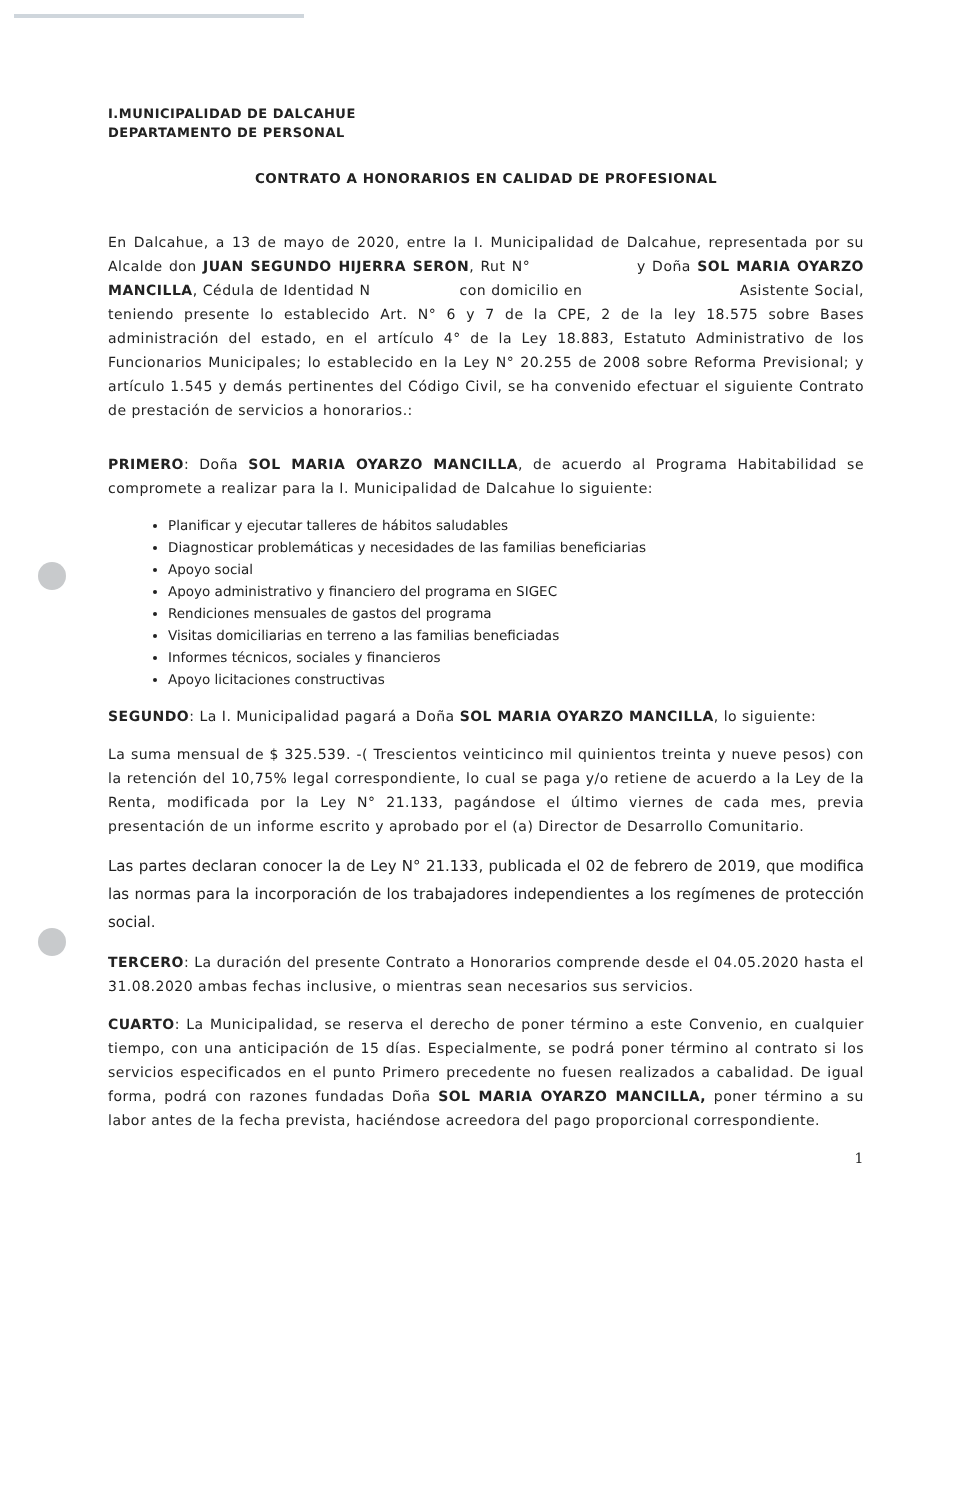I.MUNICIPALIDAD DE DALCAHUE
DEPARTAMENTO DE PERSONAL
CONTRATO A HONORARIOS EN CALIDAD DE PROFESIONAL
En Dalcahue, a 13 de mayo de 2020, entre la I. Municipalidad de Dalcahue, representada por su Alcalde don JUAN SEGUNDO HIJERRA SERON, Rut N° y Doña SOL MARIA OYARZO MANCILLA, Cédula de Identidad N con domicilio en Asistente Social, teniendo presente lo establecido Art. N° 6 y 7 de la CPE, 2 de la ley 18.575 sobre Bases administración del estado, en el artículo 4° de la Ley 18.883, Estatuto Administrativo de los Funcionarios Municipales; lo establecido en la Ley N° 20.255 de 2008 sobre Reforma Previsional; y artículo 1.545 y demás pertinentes del Código Civil, se ha convenido efectuar el siguiente Contrato de prestación de servicios a honorarios.:
PRIMERO: Doña SOL MARIA OYARZO MANCILLA, de acuerdo al Programa Habitabilidad se compromete a realizar para la I. Municipalidad de Dalcahue lo siguiente:
Planificar y ejecutar talleres de hábitos saludables
Diagnosticar problemáticas y necesidades de las familias beneficiarias
Apoyo social
Apoyo administrativo y financiero del programa en SIGEC
Rendiciones mensuales de gastos del programa
Visitas domiciliarias en terreno a las familias beneficiadas
Informes técnicos, sociales y financieros
Apoyo licitaciones constructivas
SEGUNDO: La I. Municipalidad pagará a Doña SOL MARIA OYARZO MANCILLA, lo siguiente:
La suma mensual de $ 325.539. -( Trescientos veinticinco mil quinientos treinta y nueve pesos) con la retención del 10,75% legal correspondiente, lo cual se paga y/o retiene de acuerdo a la Ley de la Renta, modificada por la Ley N° 21.133, pagándose el último viernes de cada mes, previa presentación de un informe escrito y aprobado por el (a) Director de Desarrollo Comunitario.
Las partes declaran conocer la de Ley N° 21.133, publicada el 02 de febrero de 2019, que modifica las normas para la incorporación de los trabajadores independientes a los regímenes de protección social.
TERCERO: La duración del presente Contrato a Honorarios comprende desde el 04.05.2020 hasta el 31.08.2020 ambas fechas inclusive, o mientras sean necesarios sus servicios.
CUARTO: La Municipalidad, se reserva el derecho de poner término a este Convenio, en cualquier tiempo, con una anticipación de 15 días. Especialmente, se podrá poner término al contrato si los servicios especificados en el punto Primero precedente no fuesen realizados a cabalidad. De igual forma, podrá con razones fundadas Doña SOL MARIA OYARZO MANCILLA, poner término a su labor antes de la fecha prevista, haciéndose acreedora del pago proporcional correspondiente.
1